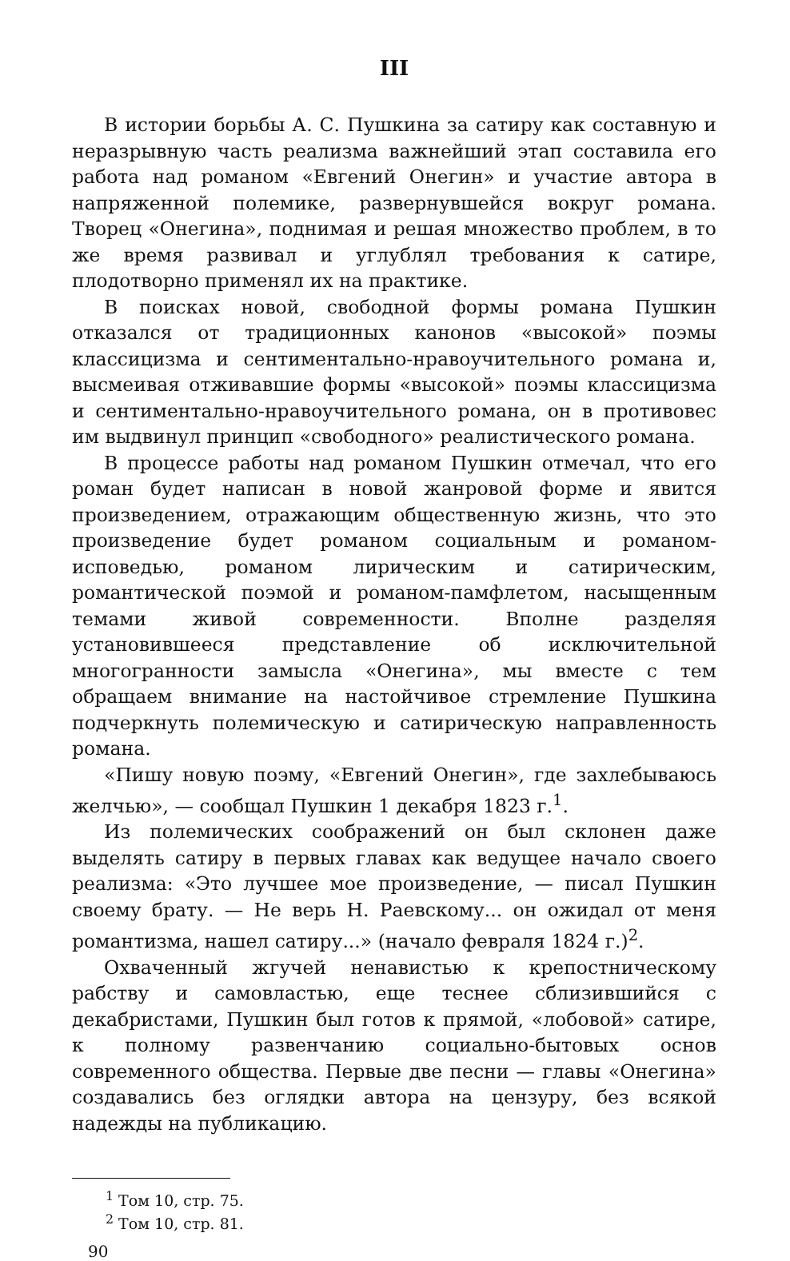III
В истории борьбы А. С. Пушкина за сатиру как составную и неразрывную часть реализма важнейший этап составила его работа над романом «Евгений Онегин» и участие автора в напряженной полемике, развернувшейся вокруг романа. Творец «Онегина», поднимая и решая множество проблем, в то же время развивал и углублял требования к сатире, плодотворно применял их на практике.
В поисках новой, свободной формы романа Пушкин отказался от традиционных канонов «высокой» поэмы классицизма и сентиментально-нравоучительного романа и, высмеивая отживавшие формы «высокой» поэмы классицизма и сентиментально-нравоучительного романа, он в противовес им выдвинул принцип «свободного» реалистического романа.
В процессе работы над романом Пушкин отмечал, что его роман будет написан в новой жанровой форме и явится произведением, отражающим общественную жизнь, что это произведение будет романом социальным и романом-исповедью, романом лирическим и сатирическим, романтической поэмой и романом-памфлетом, насыщенным темами живой современности. Вполне разделяя установившееся представление об исключительной многогранности замысла «Онегина», мы вместе с тем обращаем внимание на настойчивое стремление Пушкина подчеркнуть полемическую и сатирическую направленность романа.
«Пишу новую поэму, «Евгений Онегин», где захлебываюсь желчью», — сообщал Пушкин 1 декабря 1823 г.<sup>1</sup>.
Из полемических соображений он был склонен даже выделять сатиру в первых главах как ведущее начало своего реализма: «Это лучшее мое произведение, — писал Пушкин своему брату. — Не верь Н. Раевскому... он ожидал от меня романтизма, нашел сатиру...» (начало февраля 1824 г.)<sup>2</sup>.
Охваченный жгучей ненавистью к крепостническому рабству и самовластью, еще теснее сблизившийся с декабристами, Пушкин был готов к прямой, «лобовой» сатире, к полному развенчанию социально-бытовых основ современного общества. Первые две песни — главы «Онегина» создавались без оглядки автора на цензуру, без всякой надежды на публикацию.
<sup>1</sup> Том 10, стр. 75.
<sup>2</sup> Том 10, стр. 81.
90